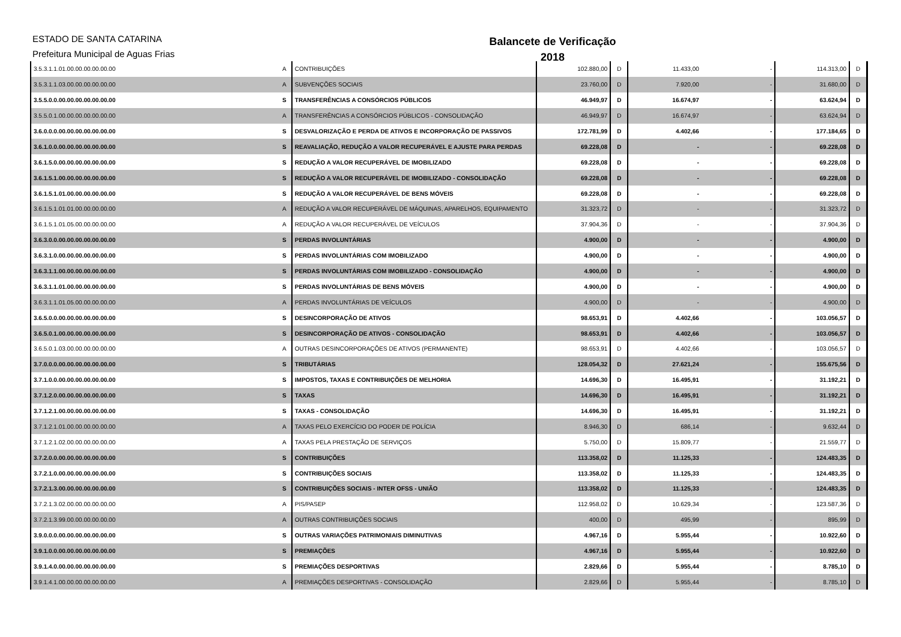ESTADO DE SANTA CATARINA
Prefeitura Municipal de Aguas Frias
Balancete de Verificação
2018
| 3.5.3.1.1.01.00.00.00.00.00.00 | A | CONTRIBUIÇÕES | 102.880,00 | D | 11.433,00 | - | 114.313,00 | D |
| 3.5.3.1.1.03.00.00.00.00.00.00 | A | SUBVENÇÕES SOCIAIS | 23.760,00 | D | 7.920,00 | - | 31.680,00 | D |
| 3.5.5.0.0.00.00.00.00.00.00.00 | S | TRANSFERÊNCIAS A CONSÓRCIOS PÚBLICOS | 46.949,97 | D | 16.674,97 | - | 63.624,94 | D |
| 3.5.5.0.1.00.00.00.00.00.00.00 | A | TRANSFERÊNCIAS A CONSÓRCIOS PÚBLICOS - CONSOLIDAÇÃO | 46.949,97 | D | 16.674,97 | - | 63.624,94 | D |
| 3.6.0.0.0.00.00.00.00.00.00.00 | S | DESVALORIZAÇÃO E PERDA DE ATIVOS E INCORPORAÇÃO DE PASSIVOS | 172.781,99 | D | 4.402,66 | - | 177.184,65 | D |
| 3.6.1.0.0.00.00.00.00.00.00.00 | S | REAVALIAÇÃO, REDUÇÃO A VALOR RECUPERÁVEL E AJUSTE PARA PERDAS | 69.228,08 | D | - | - | 69.228,08 | D |
| 3.6.1.5.0.00.00.00.00.00.00.00 | S | REDUÇÃO A VALOR RECUPERÁVEL DE IMOBILIZADO | 69.228,08 | D | - | - | 69.228,08 | D |
| 3.6.1.5.1.00.00.00.00.00.00.00 | S | REDUÇÃO A VALOR RECUPERÁVEL DE IMOBILIZADO - CONSOLIDAÇÃO | 69.228,08 | D | - | - | 69.228,08 | D |
| 3.6.1.5.1.01.00.00.00.00.00.00 | S | REDUÇÃO A VALOR RECUPERÁVEL DE BENS MÓVEIS | 69.228,08 | D | - | - | 69.228,08 | D |
| 3.6.1.5.1.01.01.00.00.00.00.00 | A | REDUÇÃO A VALOR RECUPERÁVEL DE MÁQUINAS, APARELHOS, EQUIPAMENTO | 31.323,72 | D | - | - | 31.323,72 | D |
| 3.6.1.5.1.01.05.00.00.00.00.00 | A | REDUÇÃO A VALOR RECUPERÁVEL DE VEÍCULOS | 37.904,36 | D | - | - | 37.904,36 | D |
| 3.6.3.0.0.00.00.00.00.00.00.00 | S | PERDAS INVOLUNTÁRIAS | 4.900,00 | D | - | - | 4.900,00 | D |
| 3.6.3.1.0.00.00.00.00.00.00.00 | S | PERDAS INVOLUNTÁRIAS COM IMOBILIZADO | 4.900,00 | D | - | - | 4.900,00 | D |
| 3.6.3.1.1.00.00.00.00.00.00.00 | S | PERDAS INVOLUNTÁRIAS COM IMOBILIZADO - CONSOLIDAÇÃO | 4.900,00 | D | - | - | 4.900,00 | D |
| 3.6.3.1.1.01.00.00.00.00.00.00 | S | PERDAS INVOLUNTÁRIAS DE BENS MÓVEIS | 4.900,00 | D | - | - | 4.900,00 | D |
| 3.6.3.1.1.01.05.00.00.00.00.00 | A | PERDAS INVOLUNTÁRIAS DE VEÍCULOS | 4.900,00 | D | - | - | 4.900,00 | D |
| 3.6.5.0.0.00.00.00.00.00.00.00 | S | DESINCORPORAÇÃO DE ATIVOS | 98.653,91 | D | 4.402,66 | - | 103.056,57 | D |
| 3.6.5.0.1.00.00.00.00.00.00.00 | S | DESINCORPORAÇÃO DE ATIVOS - CONSOLIDAÇÃO | 98.653,91 | D | 4.402,66 | - | 103.056,57 | D |
| 3.6.5.0.1.03.00.00.00.00.00.00 | A | OUTRAS DESINCORPORAÇÕES DE ATIVOS (PERMANENTE) | 98.653,91 | D | 4.402,66 | - | 103.056,57 | D |
| 3.7.0.0.0.00.00.00.00.00.00.00 | S | TRIBUTÁRIAS | 128.054,32 | D | 27.621,24 | - | 155.675,56 | D |
| 3.7.1.0.0.00.00.00.00.00.00.00 | S | IMPOSTOS, TAXAS E CONTRIBUIÇÕES DE MELHORIA | 14.696,30 | D | 16.495,91 | - | 31.192,21 | D |
| 3.7.1.2.0.00.00.00.00.00.00.00 | S | TAXAS | 14.696,30 | D | 16.495,91 | - | 31.192,21 | D |
| 3.7.1.2.1.00.00.00.00.00.00.00 | S | TAXAS - CONSOLIDAÇÃO | 14.696,30 | D | 16.495,91 | - | 31.192,21 | D |
| 3.7.1.2.1.01.00.00.00.00.00.00 | A | TAXAS PELO EXERCÍCIO DO PODER DE POLÍCIA | 8.946,30 | D | 686,14 | - | 9.632,44 | D |
| 3.7.1.2.1.02.00.00.00.00.00.00 | A | TAXAS PELA PRESTAÇÃO DE SERVIÇOS | 5.750,00 | D | 15.809,77 | - | 21.559,77 | D |
| 3.7.2.0.0.00.00.00.00.00.00.00 | S | CONTRIBUIÇÕES | 113.358,02 | D | 11.125,33 | - | 124.483,35 | D |
| 3.7.2.1.0.00.00.00.00.00.00.00 | S | CONTRIBUIÇÕES SOCIAIS | 113.358,02 | D | 11.125,33 | - | 124.483,35 | D |
| 3.7.2.1.3.00.00.00.00.00.00.00 | S | CONTRIBUIÇÕES SOCIAIS - INTER OFSS - UNIÃO | 113.358,02 | D | 11.125,33 | - | 124.483,35 | D |
| 3.7.2.1.3.02.00.00.00.00.00.00 | A | PIS/PASEP | 112.958,02 | D | 10.629,34 | - | 123.587,36 | D |
| 3.7.2.1.3.99.00.00.00.00.00.00 | A | OUTRAS CONTRIBUIÇÕES SOCIAIS | 400,00 | D | 495,99 | - | 895,99 | D |
| 3.9.0.0.0.00.00.00.00.00.00.00 | S | OUTRAS VARIAÇÕES PATRIMONIAIS DIMINUTIVAS | 4.967,16 | D | 5.955,44 | - | 10.922,60 | D |
| 3.9.1.0.0.00.00.00.00.00.00.00 | S | PREMIAÇÕES | 4.967,16 | D | 5.955,44 | - | 10.922,60 | D |
| 3.9.1.4.0.00.00.00.00.00.00.00 | S | PREMIAÇÕES DESPORTIVAS | 2.829,66 | D | 5.955,44 | - | 8.785,10 | D |
| 3.9.1.4.1.00.00.00.00.00.00.00 | A | PREMIAÇÕES DESPORTIVAS - CONSOLIDAÇÃO | 2.829,66 | D | 5.955,44 | - | 8.785,10 | D |